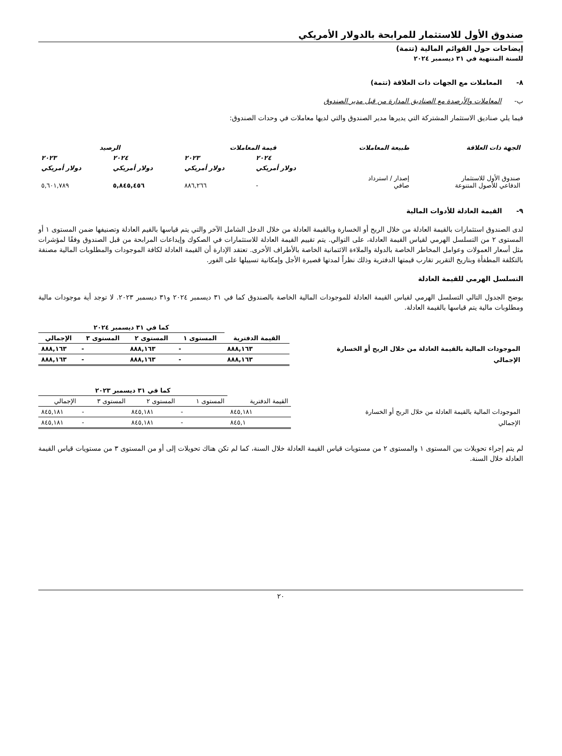صندوق الأول للاستثمار للمرابحة بالدولار الأمريكي
إيضاحات حول القوائم المالية (تتمة)
للسنة المنتهية في ٣١ ديسمبر ٢٠٢٤
٨- المعاملات مع الجهات ذات العلاقة (تتمة)
ب- المعاملات والأرصدة مع الصناديق المدارة من قبل مدير الصندوق
فيما يلي صناديق الاستثمار المشتركة التي يديرها مدير الصندوق والتي لديها معاملات في وحدات الصندوق:
| الجهة ذات العلاقة | طبيعة المعاملات | قيمة المعاملات | | الرصيد | |
| | | ٢٠٢٤ | ٢٠٢٣ | ٢٠٢٤ | ٢٠٢٣ |
| | | دولار أمريكي | دولار أمريكي | دولار أمريكي | دولار أمريكي |
| صندوق الأول للاستثمار الدفاعي للأصول المتنوعة | إصدار / استرداد صافي | - | ٨٨٦,٢٦٦ | ٥,٨٤٥,٤٥٦ | ٥,٦٠١,٧٨٩ |
٩- القيمة العادلة للأدوات المالية
لدى الصندوق استثمارات بالقيمة العادلة من خلال الربح أو الخسارة وبالقيمة العادلة من خلال الدخل الشامل الآخر والتي يتم قياسها بالقيم العادلة وتصنيفها ضمن المستوى ١ أو المستوى ٢ من التسلسل الهرمي لقياس القيمة العادلة، على التوالي. يتم تقييم القيمة العادلة للاستثمارات في الصكوك وإيداعات المرابحة من قبل الصندوق وفقًا لمؤشرات مثل أسعار العمولات وعوامل المخاطر الخاصة بالدولة والملاءة الائتمانية الخاصة بالأطراف الأخرى. تعتقد الإدارة أن القيمة العادلة لكافة الموجودات والمطلوبات المالية مصنفة بالتكلفة المطفأة وبتاريخ التقرير تقارب قيمتها الدفترية وذلك نظراً لمدتها قصيرة الأجل وإمكانية تسييلها على الفور.
التسلسل الهرمي للقيمة العادلة
يوضح الجدول التالي التسلسل الهرمي لقياس القيمة العادلة للموجودات المالية الخاصة بالصندوق كما في ٣١ ديسمبر ٢٠٢٤ و٣١ ديسمبر ٢٠٢٣. لا توجد أية موجودات مالية ومطلوبات مالية يتم قياسها بالقيمة العادلة.
| | | كما في ٣١ ديسمبر ٢٠٢٤ | | | |
| | القيمة الدفترية | المستوى ١ | المستوى ٢ | المستوى ٣ | الإجمالي |
| الموجودات المالية بالقيمة العادلة من خلال الربح أو الخسارة | ٨٨٨,١٦٣ | - | ٨٨٨,١٦٣ | - | ٨٨٨,١٦٣ |
| الإجمالي | ٨٨٨,١٦٣ | - | ٨٨٨,١٦٣ | - | ٨٨٨,١٦٣ |
| | | كما في ٣١ ديسمبر ٢٠٢٣ | | | |
| | القيمة الدفترية | المستوى ١ | المستوى ٢ | المستوى ٣ | الإجمالي |
| الموجودات المالية بالقيمة العادلة من خلال الربح أو الخسارة | ٨٤٥,١٨١ | - | ٨٤٥,١٨١ | - | ٨٤٥,١٨١ |
| الإجمالي | ٨٤٥,١ | - | ٨٤٥,١٨١ | - | ٨٤٥,١٨١ |
لم يتم إجراء تحويلات بين المستوى ١ والمستوى ٢ من مستويات قياس القيمة العادلة خلال السنة، كما لم تكن هناك تحويلات إلى أو من المستوى ٣ من مستويات قياس القيمة العادلة خلال السنة.
٢٠